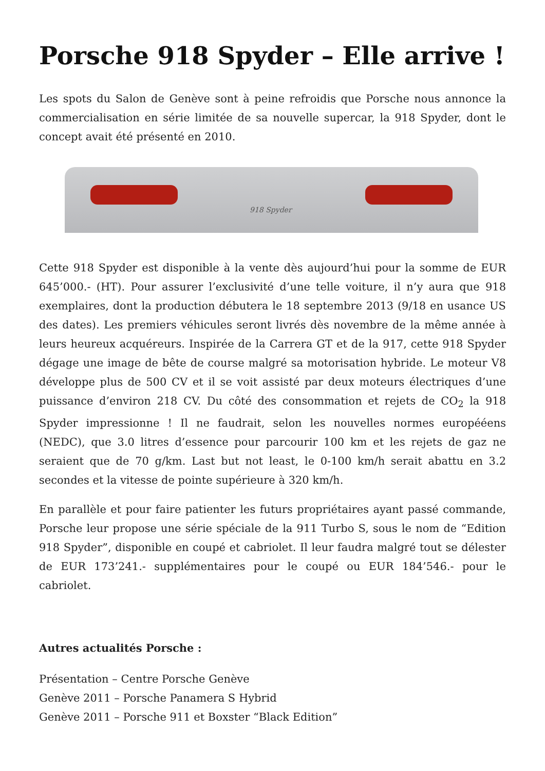Porsche 918 Spyder – Elle arrive !
Les spots du Salon de Genève sont à peine refroidis que Porsche nous annonce la commercialisation en série limitée de sa nouvelle supercar, la 918 Spyder, dont le concept avait été présenté en 2010.
918 Spyder
Cette 918 Spyder est disponible à la vente dès aujourd’hui pour la somme de EUR 645’000.- (HT). Pour assurer l’exclusivité d’une telle voiture, il n’y aura que 918 exemplaires, dont la production débutera le 18 septembre 2013 (9/18 en usance US des dates). Les premiers véhicules seront livrés dès novembre de la même année à leurs heureux acquéreurs. Inspirée de la Carrera GT et de la 917, cette 918 Spyder dégage une image de bête de course malgré sa motorisation hybride. Le moteur V8 développe plus de 500 CV et il se voit assisté par deux moteurs électriques d’une puissance d’environ 218 CV. Du côté des consommation et rejets de CO<sub>2</sub> la 918 Spyder impressionne ! Il ne faudrait, selon les nouvelles normes europééens (NEDC), que 3.0 litres d’essence pour parcourir 100 km et les rejets de gaz ne seraient que de 70 g/km. Last but not least, le 0-100 km/h serait abattu en 3.2 secondes et la vitesse de pointe supérieure à 320 km/h.
En parallèle et pour faire patienter les futurs propriétaires ayant passé commande, Porsche leur propose une série spéciale de la 911 Turbo S, sous le nom de “Edition 918 Spyder”, disponible en coupé et cabriolet. Il leur faudra malgré tout se délester de EUR 173’241.- supplémentaires pour le coupé ou EUR 184’546.- pour le cabriolet.
Autres actualités Porsche :
Présentation – Centre Porsche Genève
Genève 2011 – Porsche Panamera S Hybrid
Genève 2011 – Porsche 911 et Boxster “Black Edition”